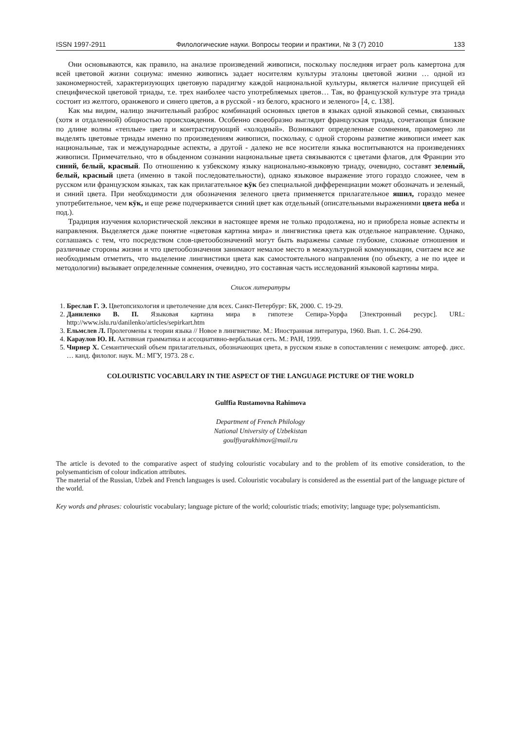ISSN 1997-2911 Филологические науки. Вопросы теории и практики, № 3 (7) 2010 133
Они основываются, как правило, на анализе произведений живописи, поскольку последняя играет роль камертона для всей цветовой жизни социума: именно живопись задает носителям культуры эталоны цветовой жизни … одной из закономерностей, характеризующих цветовую парадигму каждой национальной культуры, является наличие присущей ей специфической цветовой триады, т.е. трех наиболее часто употребляемых цветов… Так, во французской культуре эта триада состоит из желтого, оранжевого и синего цветов, а в русской - из белого, красного и зеленого» [4, с. 138].
Как мы видим, налицо значительный разброс комбинаций основных цветов в языках одной языковой семьи, связанных (хотя и отдаленной) общностью происхождения. Особенно своеобразно выглядит французская триада, сочетающая близкие по длине волны «теплые» цвета и контрастирующий «холодный». Возникают определенные сомнения, правомерно ли выделять цветовые триады именно по произведениям живописи, поскольку, с одной стороны развитие живописи имеет как национальные, так и международные аспекты, а другой - далеко не все носители языка воспитываются на произведениях живописи. Примечательно, что в обыденном сознании национальные цвета связываются с цветами флагов, для Франции это синий, белый, красный. По отношению к узбекскому языку национально-языковую триаду, очевидно, составят зеленый, белый, красный цвета (именно в такой последовательности), однако языковое выражение этого гораздо сложнее, чем в русском или французском языках, так как прилагательное кӯк без специальной дифференциации может обозначать и зеленый, и синий цвета. При необходимости для обозначения зеленого цвета применяется прилагательное яшил, гораздо менее употребительное, чем кӯк, и еще реже подчеркивается синий цвет как отдельный (описательными выражениями цвета неба и под.).
Традиция изучения колористической лексики в настоящее время не только продолжена, но и приобрела новые аспекты и направления. Выделяется даже понятие «цветовая картина мира» и лингвистика цвета как отдельное направление. Однако, соглашаясь с тем, что посредством слов-цветообозначений могут быть выражены самые глубокие, сложные отношения и различные стороны жизни и что цветообозначения занимают немалое место в межкультурной коммуникации, считаем все же необходимым отметить, что выделение лингвистики цвета как самостоятельного направления (по объекту, а не по идее и методологии) вызывает определенные сомнения, очевидно, это составная часть исследований языковой картины мира.
Список литературы
1. Бреслав Г. Э. Цветопсихология и цветолечение для всех. Санкт-Петербург: БК, 2000. С. 19-29.
2. Даниленко В. П. Языковая картина мира в гипотезе Сепира-Уорфа [Электронный ресурс]. URL: http://www.islu.ru/danilenko/articles/sepirkart.htm
3. Ельмслев Л. Пролегомены к теории языка // Новое в лингвистике. М.: Иностранная литература, 1960. Вып. 1. С. 264-290.
4. Караулов Ю. Н. Активная грамматика и ассоциативно-вербальная сеть. М.: РАН, 1999.
5. Чирнер Х. Семантический объем прилагательных, обозначающих цвета, в русском языке в сопоставлении с немецким: автореф. дисс. … канд. филолог. наук. М.: МГУ, 1973. 28 с.
COLOURISTIC VOCABULARY IN THE ASPECT OF THE LANGUAGE PICTURE OF THE WORLD
Gulffia Rustamovna Rahimova
Department of French Philology
National University of Uzbekistan
goulfiyarakhimov@mail.ru
The article is devoted to the comparative aspect of studying colouristic vocabulary and to the problem of its emotive consideration, to the polysemanticism of colour indication attributes.
The material of the Russian, Uzbek and French languages is used. Colouristic vocabulary is considered as the essential part of the language picture of the world.
Key words and phrases: colouristic vocabulary; language picture of the world; colouristic triads; emotivity; language type; polysemanticism.